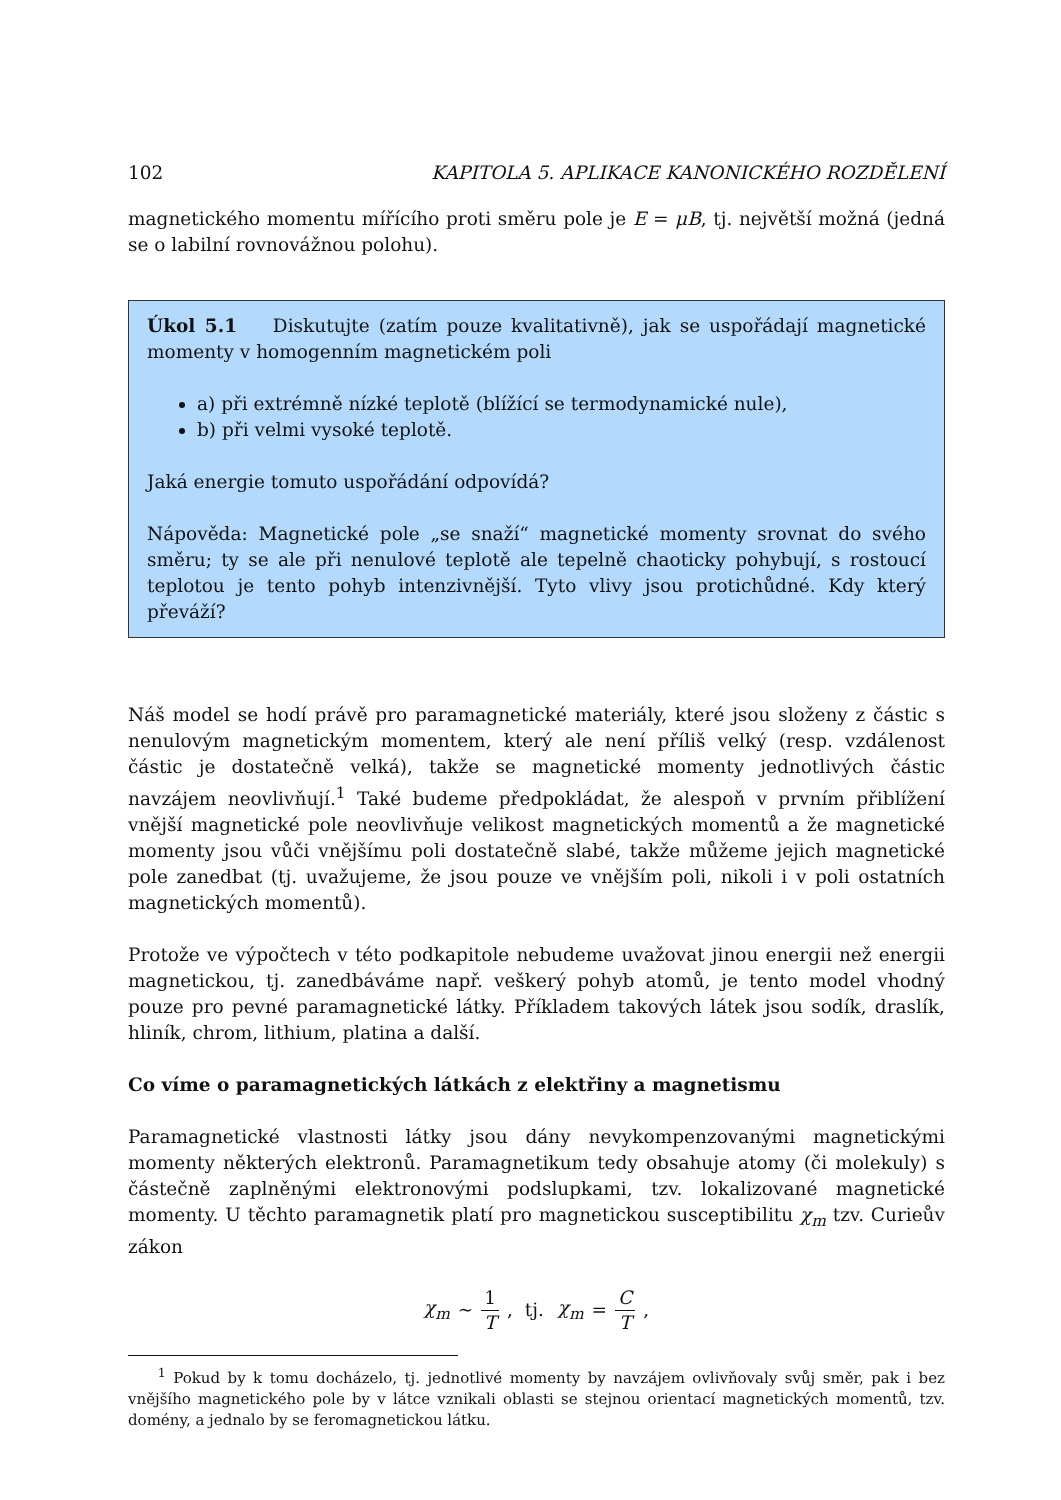102 KAPITOLA 5. APLIKACE KANONICKÉHO ROZDĚLENÍ
magnetického momentu mířícího proti směru pole je E = μB, tj. největší možná (jedná se o labilní rovnovážnou polohu).
Úkol 5.1 Diskutujte (zatím pouze kvalitativně), jak se uspořádají magnetické momenty v homogenním magnetickém poli
a) při extrémně nízké teplotě (blížící se termodynamické nule),
b) při velmi vysoké teplotě.
Jaká energie tomuto uspořádání odpovídá?
Nápověda: Magnetické pole „se snaží“ magnetické momenty srovnat do svého směru; ty se ale při nenulové teplotě ale tepelně chaoticky pohybují, s rostoucí teplotou je tento pohyb intenzivnější. Tyto vlivy jsou protichůdné. Kdy který převáží?
Náš model se hodí právě pro paramagnetické materiály, které jsou složeny z částic s nenulovým magnetickým momentem, který ale není příliš velký (resp. vzdálenost částic je dostatečně velká), takže se magnetické momenty jednotlivých částic navzájem neovlivňují.<sup>1</sup> Také budeme předpokládat, že alespoň v prvním přiblížení vnější magnetické pole neovlivňuje velikost magnetických momentů a že magnetické momenty jsou vůči vnějšímu poli dostatečně slabé, takže můžeme jejich magnetické pole zanedbat (tj. uvažujeme, že jsou pouze ve vnějším poli, nikoli i v poli ostatních magnetických momentů).
Protože ve výpočtech v této podkapitole nebudeme uvažovat jinou energii než energii magnetickou, tj. zanedbáváme např. veškerý pohyb atomů, je tento model vhodný pouze pro pevné paramagnetické látky. Příkladem takových látek jsou sodík, draslík, hliník, chrom, lithium, platina a další.
Co víme o paramagnetických látkách z elektřiny a magnetismu
Paramagnetické vlastnosti látky jsou dány nevykompenzovanými magnetickými momenty některých elektronů. Paramagnetikum tedy obsahuje atomy (či molekuly) s částečně zaplněnými elektronovými podslupkami, tzv. lokalizované magnetické momenty. U těchto paramagnetik platí pro magnetickou susceptibilitu χ<sub>m</sub> tzv. Curieův zákon
χ<sub>m</sub> ∼ 1 T , tj. χ<sub>m</sub> = C T ,
<sup>1</sup> Pokud by k tomu docházelo, tj. jednotlivé momenty by navzájem ovlivňovaly svůj směr, pak i bez vnějšího magnetického pole by v látce vznikali oblasti se stejnou orientací magnetických momentů, tzv. domény, a jednalo by se feromagnetickou látku.